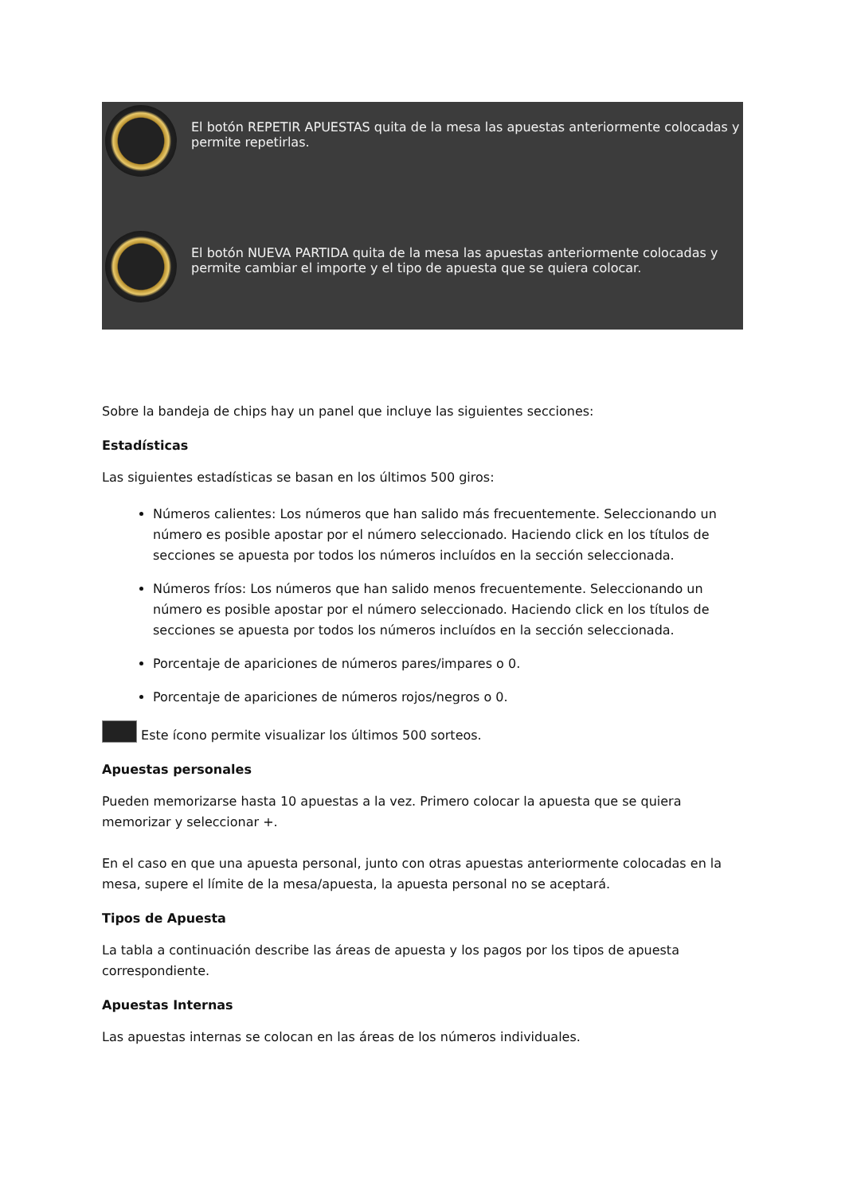| | El botón REPETIR APUESTAS quita de la mesa las apuestas anteriormente colocadas y permite repetirlas. |
| | El botón NUEVA PARTIDA quita de la mesa las apuestas anteriormente colocadas y permite cambiar el importe y el tipo de apuesta que se quiera colocar. |
Sobre la bandeja de chips hay un panel que incluye las siguientes secciones:
Estadísticas
Las siguientes estadísticas se basan en los últimos 500 giros:
Números calientes: Los números que han salido más frecuentemente. Seleccionando un número es posible apostar por el número seleccionado. Haciendo click en los títulos de secciones se apuesta por todos los números incluídos en la sección seleccionada.
Números fríos: Los números que han salido menos frecuentemente. Seleccionando un número es posible apostar por el número seleccionado. Haciendo click en los títulos de secciones se apuesta por todos los números incluídos en la sección seleccionada.
Porcentaje de apariciones de números pares/impares o 0.
Porcentaje de apariciones de números rojos/negros o 0.
Este ícono permite visualizar los últimos 500 sorteos.
Apuestas personales
Pueden memorizarse hasta 10 apuestas a la vez. Primero colocar la apuesta que se quiera memorizar y seleccionar +.
En el caso en que una apuesta personal, junto con otras apuestas anteriormente colocadas en la mesa, supere el límite de la mesa/apuesta, la apuesta personal no se aceptará.
Tipos de Apuesta
La tabla a continuación describe las áreas de apuesta y los pagos por los tipos de apuesta correspondiente.
Apuestas Internas
Las apuestas internas se colocan en las áreas de los números individuales.